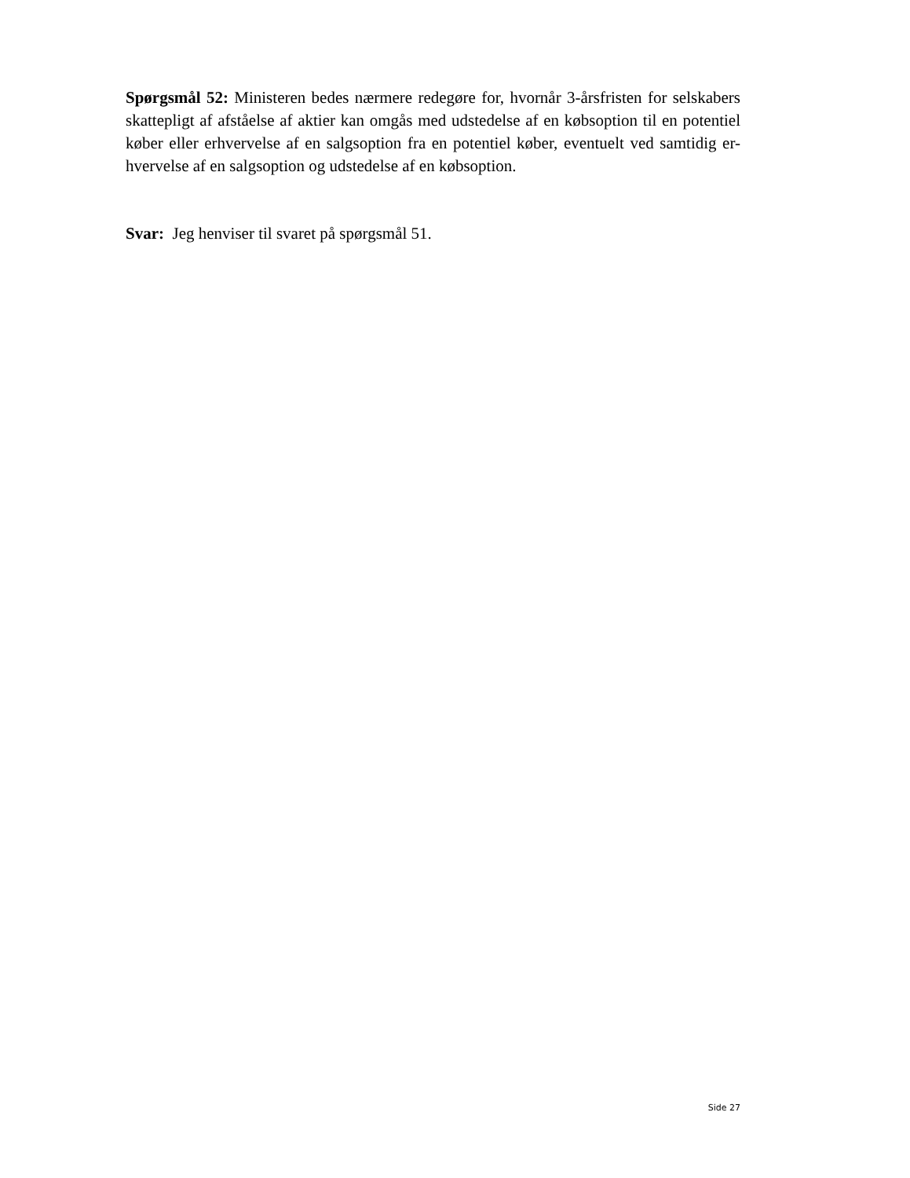Spørgsmål 52: Ministeren bedes nærmere redegøre for, hvornår 3-årsfristen for selskabers skattepligt af afståelse af aktier kan omgås med udstedelse af en købsoption til en potentiel køber eller erhvervelse af en salgsoption fra en potentiel køber, eventuelt ved samtidig er-hvervelse af en salgsoption og udstedelse af en købsoption.
Svar: Jeg henviser til svaret på spørgsmål 51.
Side 27